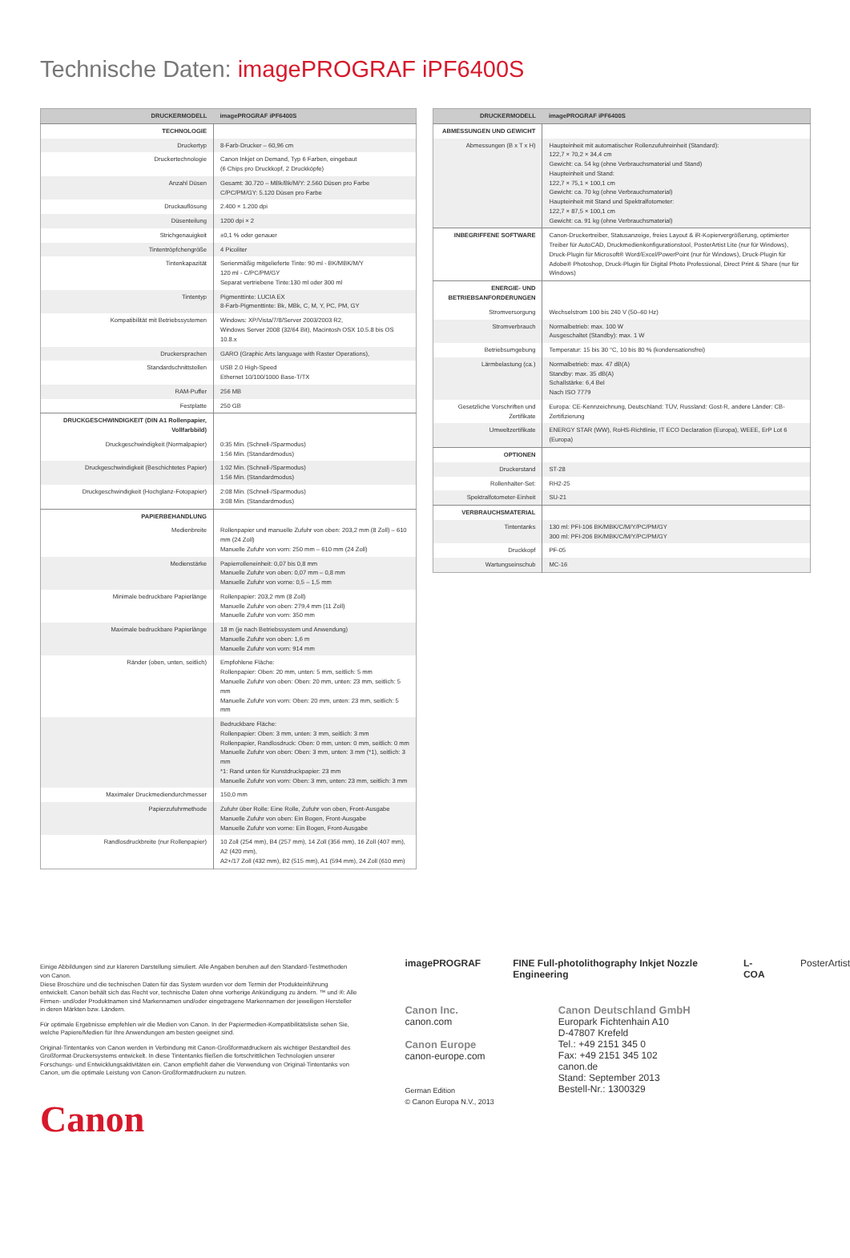Technische Daten: imagePROGRAF iPF6400S
| DRUCKERMODELL | imagePROGRAF iPF6400S |
| --- | --- |
| TECHNOLOGIE | |
| Druckertyp | 8-Farb-Drucker – 60,96 cm |
| Druckertechnologie | Canon Inkjet on Demand, Typ 6 Farben, eingebaut (6 Chips pro Druckkopf, 2 Druckköpfe) |
| Anzahl Düsen | Gesamt: 30.720 – MBk/Bk/M/Y: 2.560 Düsen pro Farbe C/PC/PM/GY: 5.120 Düsen pro Farbe |
| Druckauflösung | 2.400 × 1.200 dpi |
| Düsenteilung | 1200 dpi × 2 |
| Strichgenauigkeit | ±0,1 % oder genauer |
| Tintentröpfchengröße | 4 Picoliter |
| Tintenkapazität | Serienmäßig mitgelieferte Tinte: 90 ml - BK/MBK/M/Y 120 ml - C/PC/PM/GY Separat vertriebene Tinte:130 ml oder 300 ml |
| Tintentyp | Pigmenttinte: LUCIA EX 8-Farb-Pigmenttinte: Bk, MBk, C, M, Y, PC, PM, GY |
| Kompatibilität mit Betriebssystemen | Windows: XP/Vista/7/8/Server 2003/2003 R2, Windows Server 2008 (32/64 Bit), Macintosh OSX 10.5.8 bis OS 10.8.x |
| Druckersprachen | GARO (Graphic Arts language with Raster Operations), |
| Standardschnittstellen | USB 2.0 High-Speed Ethernet 10/100/1000 Base-T/TX |
| RAM-Puffer | 256 MB |
| Festplatte | 250 GB |
| DRUCKGESCHWINDIGKEIT (DIN A1 Rollenpapier, Vollfarbbild) | |
| Druckgeschwindigkeit (Normalpapier) | 0:35 Min. (Schnell-/Sparmodus) 1:56 Min. (Standardmodus) |
| Druckgeschwindigkeit (Beschichtetes Papier) | 1:02 Min. (Schnell-/Sparmodus) 1:56 Min. (Standardmodus) |
| Druckgeschwindigkeit (Hochglanz-Fotopapier) | 2:08 Min. (Schnell-/Sparmodus) 3:08 Min. (Standardmodus) |
| PAPIERBEHANDLUNG | |
| Medienbreite | Rollenpapier und manuelle Zufuhr von oben: 203,2 mm (8 Zoll) – 610 mm (24 Zoll) Manuelle Zufuhr von vorn: 250 mm – 610 mm (24 Zoll) |
| Medienstärke | Papierrolleneinheit: 0,07 bis 0,8 mm Manuelle Zufuhr von oben: 0,07 mm – 0,8 mm Manuelle Zufuhr von vorne: 0,5 – 1,5 mm |
| Minimale bedruckbare Papierlänge | Rollenpapier: 203,2 mm (8 Zoll) Manuelle Zufuhr von oben: 279,4 mm (11 Zoll) Manuelle Zufuhr von vorn: 350 mm |
| Maximale bedruckbare Papierlänge | 18 m (je nach Betriebssystem und Anwendung) Manuelle Zufuhr von oben: 1,6 m Manuelle Zufuhr von vorn: 914 mm |
| Ränder (oben, unten, seitlich) | Empfohlene Fläche: Rollenpapier: Oben: 20 mm, unten: 5 mm, seitlich: 5 mm Manuelle Zufuhr von oben: Oben: 20 mm, unten: 23 mm, seitlich: 5 mm Manuelle Zufuhr von vorn: Oben: 20 mm, unten: 23 mm, seitlich: 5 mm |
| | Bedruckbare Fläche: Rollenpapier: Oben: 3 mm, unten: 3 mm, seitlich: 3 mm Rollenpapier, Randlosdruck: Oben: 0 mm, unten: 0 mm, seitlich: 0 mm Manuelle Zufuhr von oben: Oben: 3 mm, unten: 3 mm (*1), seitlich: 3 mm *1: Rand unten für Kunstdruckpapier: 23 mm Manuelle Zufuhr von vorn: Oben: 3 mm, unten: 23 mm, seitlich: 3 mm |
| Maximaler Druckmediendurchmesser | 150,0 mm |
| Papierzufuhrmethode | Zufuhr über Rolle: Eine Rolle, Zufuhr von oben, Front-Ausgabe Manuelle Zufuhr von oben: Ein Bogen, Front-Ausgabe Manuelle Zufuhr von vorne: Ein Bogen, Front-Ausgabe |
| Randlosdruckbreite (nur Rollenpapier) | 10 Zoll (254 mm), B4 (257 mm), 14 Zoll (356 mm), 16 Zoll (407 mm), A2 (420 mm), A2+/17 Zoll (432 mm), B2 (515 mm), A1 (594 mm), 24 Zoll (610 mm) |
| DRUCKERMODELL | imagePROGRAF iPF6400S |
| --- | --- |
| ABMESSUNGEN UND GEWICHT | |
| Abmessungen (B x T x H) | Haupteinheit mit automatischer Rollenzufuhreinheit (Standard): 122,7 × 70,2 × 34,4 cm Gewicht: ca. 54 kg (ohne Verbrauchsmaterial und Stand) Haupteinheit und Stand: 122,7 × 75,1 × 100,1 cm Gewicht: ca. 70 kg (ohne Verbrauchsmaterial) Haupteinheit mit Stand und Spektralfotometer: 122,7 × 87,5 × 100,1 cm Gewicht: ca. 91 kg (ohne Verbrauchsmaterial) |
| INBEGRIFFENE SOFTWARE | Canon-Druckertreiber, Statusanzeige, freies Layout & iR-Kopiervergrößerung, optimierter Treiber für AutoCAD, Druckmedienkonfigurationstool, PosterArtist Lite (nur für Windows), Druck-Plugin für Microsoft® Word/Excel/PowerPoint (nur für Windows), Druck-Plugin für Adobe® Photoshop, Druck-Plugin für Digital Photo Professional, Direct Print & Share (nur für Windows) |
| ENERGIE- UND BETRIEBSANFORDERUNGEN | |
| Stromversorgung | Wechselstrom 100 bis 240 V (50–60 Hz) |
| Stromverbrauch | Normalbetrieb: max. 100 W Ausgeschaltet (Standby): max. 1 W |
| Betriebsumgebung | Temperatur: 15 bis 30 °C, 10 bis 80 % (kondensationsfrei) |
| Lärmbelastung (ca.) | Normalbetrieb: max. 47 dB(A) Standby: max. 35 dB(A) Schallstärke: 6,4 Bel Nach ISO 7779 |
| Gesetzliche Vorschriften und Zertifikate | Europa: CE-Kennzeichnung, Deutschland: TÜV, Russland: Gost-R, andere Länder: CB-Zertifizierung |
| Umweltzertifikate | ENERGY STAR (WW), RoHS-Richtlinie, IT ECO Declaration (Europa), WEEE, ErP Lot 6 (Europa) |
| OPTIONEN | |
| Druckerstand | ST-28 |
| Rollenhalter-Set: | RH2-25 |
| Spektralfotometer-Einheit | SU-21 |
| VERBRAUCHSMATERIAL | |
| Tintentanks | 130 ml: PFI-106 BK/MBK/C/M/Y/PC/PM/GY 300 ml: PFI-206 BK/MBK/C/M/Y/PC/PM/GY |
| Druckkopf | PF-05 |
| Wartungseinschub | MC-16 |
Einige Abbildungen sind zur klareren Darstellung simuliert. Alle Angaben beruhen auf den Standard-Testmethoden von Canon.
Diese Broschüre und die technischen Daten für das System wurden vor dem Termin der Produkteinführung entwickelt. Canon behält sich das Recht vor, technische Daten ohne vorherige Ankündigung zu ändern. ™ und ®: Alle Firmen- und/oder Produktnamen sind Markennamen und/oder eingetragene Markennamen der jeweiligen Hersteller in deren Märkten bzw. Ländern.
Für optimale Ergebnisse empfehlen wir die Medien von Canon. In der Papiermedien-Kompatibilitätsliste sehen Sie, welche Papiere/Medien für Ihre Anwendungen am besten geeignet sind.
Original-Tintentanks von Canon werden in Verbindung mit Canon-Großformatdruckern als wichtiger Bestandteil des Großformat-Druckersystems entwickelt. In diese Tintentanks fließen die fortschrittlichen Technologien unserer Forschungs- und Entwicklungsaktivitäten ein. Canon empfiehlt daher die Verwendung von Original-Tintentanks von Canon, um die optimale Leistung von Canon-Großformatdruckern zu nutzen.
Canon
imagePROGRAF FINE Full-photolithography Inkjet Nozzle Engineering L-COA PosterArtist
Canon Inc.
canon.com
Canon Europe
canon-europe.com
German Edition
© Canon Europa N.V., 2013
Canon Deutschland GmbH
Europark Fichtenhain A10
D-47807 Krefeld
Tel.: +49 2151 345 0
Fax: +49 2151 345 102
canon.de
Stand: September 2013
Bestell-Nr.: 1300329